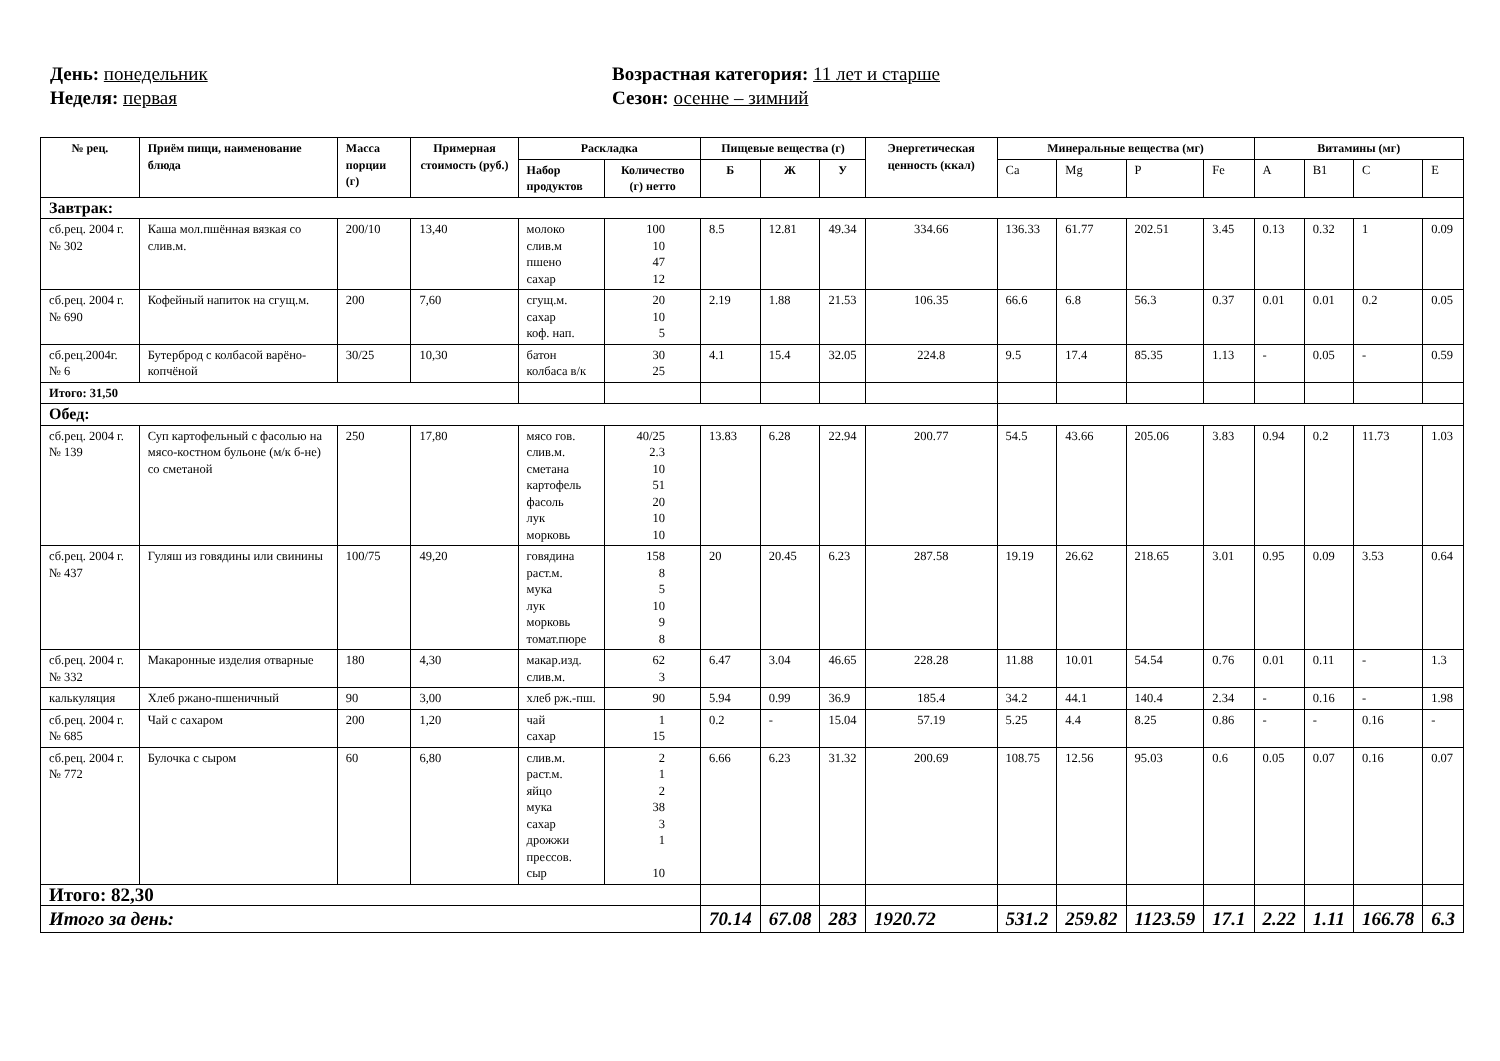День: понедельник
Неделя: первая
Возрастная категория: 11 лет и старше
Сезон: осенне – зимний
| № рец. | Приём пищи, наименование блюда | Масса порции (г) | Примерная стоимость (руб.) | Раскладка | | Пищевые вещества (г) | | | Энергетическая ценность (ккал) | Минеральные вещества (мг) | | | | Витамины (мг) | | | |
| --- | --- | --- | --- | --- | --- | --- | --- | --- | --- | --- | --- | --- | --- | --- | --- | --- | --- |
| | | | | Набор продуктов | Количество (г) нетто | Б | Ж | У | | Ca | Mg | P | Fe | A | B1 | C | E |
| Завтрак: | | | | | | | | | | | | | | | | | |
| сб.рец. 2004 г. № 302 | Каша мол.пшённая вязкая со слив.м. | 200/10 | 13,40 | молоко слив.м пшено сахар | 100 10 47 12 | 8.5 | 12.81 | 49.34 | 334.66 | 136.33 | 61.77 | 202.51 | 3.45 | 0.13 | 0.32 | 1 | 0.09 |
| сб.рец. 2004 г. № 690 | Кофейный напиток на сгущ.м. | 200 | 7,60 | сгущ.м. сахар коф. нап. | 20 10 5 | 2.19 | 1.88 | 21.53 | 106.35 | 66.6 | 6.8 | 56.3 | 0.37 | 0.01 | 0.01 | 0.2 | 0.05 |
| сб.рец.2004г. № 6 | Бутерброд с колбасой варёно-копчёной | 30/25 | 10,30 | батон колбаса в/к | 30 25 | 4.1 | 15.4 | 32.05 | 224.8 | 9.5 | 17.4 | 85.35 | 1.13 | - | 0.05 | - | 0.59 |
| Итого: 31,50 | | | | | | | | | | | | | | | | | |
| Обед: | | | | | | | | | | | | | | | | | |
| сб.рец. 2004 г. № 139 | Суп картофельный с фасолью на мясо-костном бульоне (м/к б-не) со сметаной | 250 | 17,80 | мясо гов. слив.м. сметана картофель фасоль лук морковь | 40/25 2.3 10 51 20 10 10 | 13.83 | 6.28 | 22.94 | 200.77 | 54.5 | 43.66 | 205.06 | 3.83 | 0.94 | 0.2 | 11.73 | 1.03 |
| сб.рец. 2004 г. № 437 | Гуляш из говядины или свинины | 100/75 | 49,20 | говядина раст.м. мука лук морковь томат.пюре | 158 8 5 10 9 8 | 20 | 20.45 | 6.23 | 287.58 | 19.19 | 26.62 | 218.65 | 3.01 | 0.95 | 0.09 | 3.53 | 0.64 |
| сб.рец. 2004 г. № 332 | Макаронные изделия отварные | 180 | 4,30 | макар.изд. слив.м. | 62 3 | 6.47 | 3.04 | 46.65 | 228.28 | 11.88 | 10.01 | 54.54 | 0.76 | 0.01 | 0.11 | - | 1.3 |
| калькуляция | Хлеб ржано-пшеничный | 90 | 3,00 | хлеб рж.-пш. | 90 | 5.94 | 0.99 | 36.9 | 185.4 | 34.2 | 44.1 | 140.4 | 2.34 | - | 0.16 | - | 1.98 |
| сб.рец. 2004 г. № 685 | Чай с сахаром | 200 | 1,20 | чай сахар | 1 15 | 0.2 | - | 15.04 | 57.19 | 5.25 | 4.4 | 8.25 | 0.86 | - | - | 0.16 | - |
| сб.рец. 2004 г. № 772 | Булочка с сыром | 60 | 6,80 | слив.м. раст.м. яйцо мука сахар дрожжи прессов. сыр | 2 1 2 38 3 1 10 | 6.66 | 6.23 | 31.32 | 200.69 | 108.75 | 12.56 | 95.03 | 0.6 | 0.05 | 0.07 | 0.16 | 0.07 |
| Итого: 82,30 | | | | | | | | | | | | | | | | | |
| Итого за день: | | | | | | 70.14 | 67.08 | 283 | 1920.72 | 531.2 | 259.82 | 1123.59 | 17.1 | 2.22 | 1.11 | 166.78 | 6.3 |